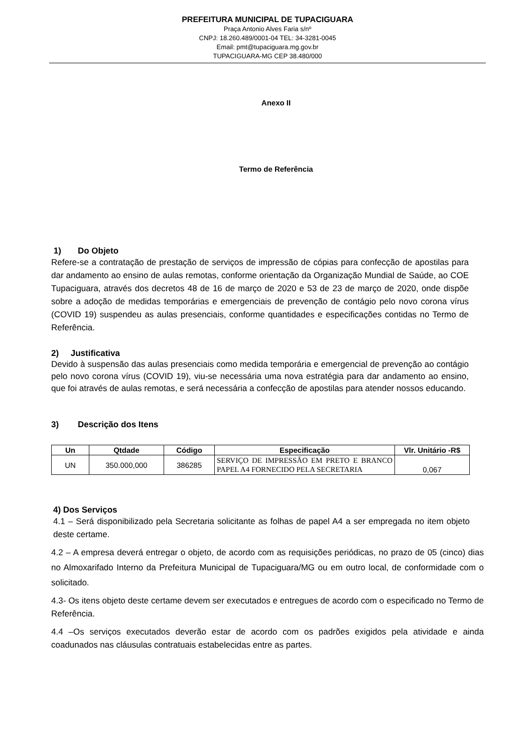PREFEITURA MUNICIPAL DE TUPACIGUARA
Praça Antonio Alves Faria s/nº
CNPJ: 18.260.489/0001-04 TEL: 34-3281-0045
Email: pmt@tupaciguara.mg.gov.br
TUPACIGUARA-MG CEP 38.480/000
Anexo II
Termo de Referência
1) Do Objeto
Refere-se a contratação de prestação de serviços de impressão de cópias para confecção de apostilas para dar andamento ao ensino de aulas remotas, conforme orientação da Organização Mundial de Saúde, ao COE Tupaciguara, através dos decretos 48 de 16 de março de 2020 e 53 de 23 de março de 2020, onde dispõe sobre a adoção de medidas temporárias e emergenciais de prevenção de contágio pelo novo corona vírus (COVID 19) suspendeu as aulas presenciais, conforme quantidades e especificações contidas no Termo de Referência.
2) Justificativa
Devido à suspensão das aulas presenciais como medida temporária e emergencial de prevenção ao contágio pelo novo corona vírus (COVID 19), viu-se necessária uma nova estratégia para dar andamento ao ensino, que foi através de aulas remotas, e será necessária a confecção de apostilas para atender nossos educando.
3) Descrição dos Itens
| Un | Qtdade | Código | Especificação | Vlr. Unitário -R$ |
| --- | --- | --- | --- | --- |
| UN | 350.000,000 | 386285 | SERVIÇO DE IMPRESSÃO EM PRETO E BRANCO PAPEL A4 FORNECIDO PELA SECRETARIA | 0,067 |
4) Dos Serviços
4.1 – Será disponibilizado pela Secretaria solicitante as folhas de papel A4 a ser empregada no item objeto deste certame.
4.2 – A empresa deverá entregar o objeto, de acordo com as requisições periódicas, no prazo de 05 (cinco) dias no Almoxarifado Interno da Prefeitura Municipal de Tupaciguara/MG ou em outro local, de conformidade com o solicitado.
4.3- Os itens objeto deste certame devem ser executados e entregues de acordo com o especificado no Termo de Referência.
4.4 –Os serviços executados deverão estar de acordo com os padrões exigidos pela atividade e ainda coadunados nas cláusulas contratuais estabelecidas entre as partes.